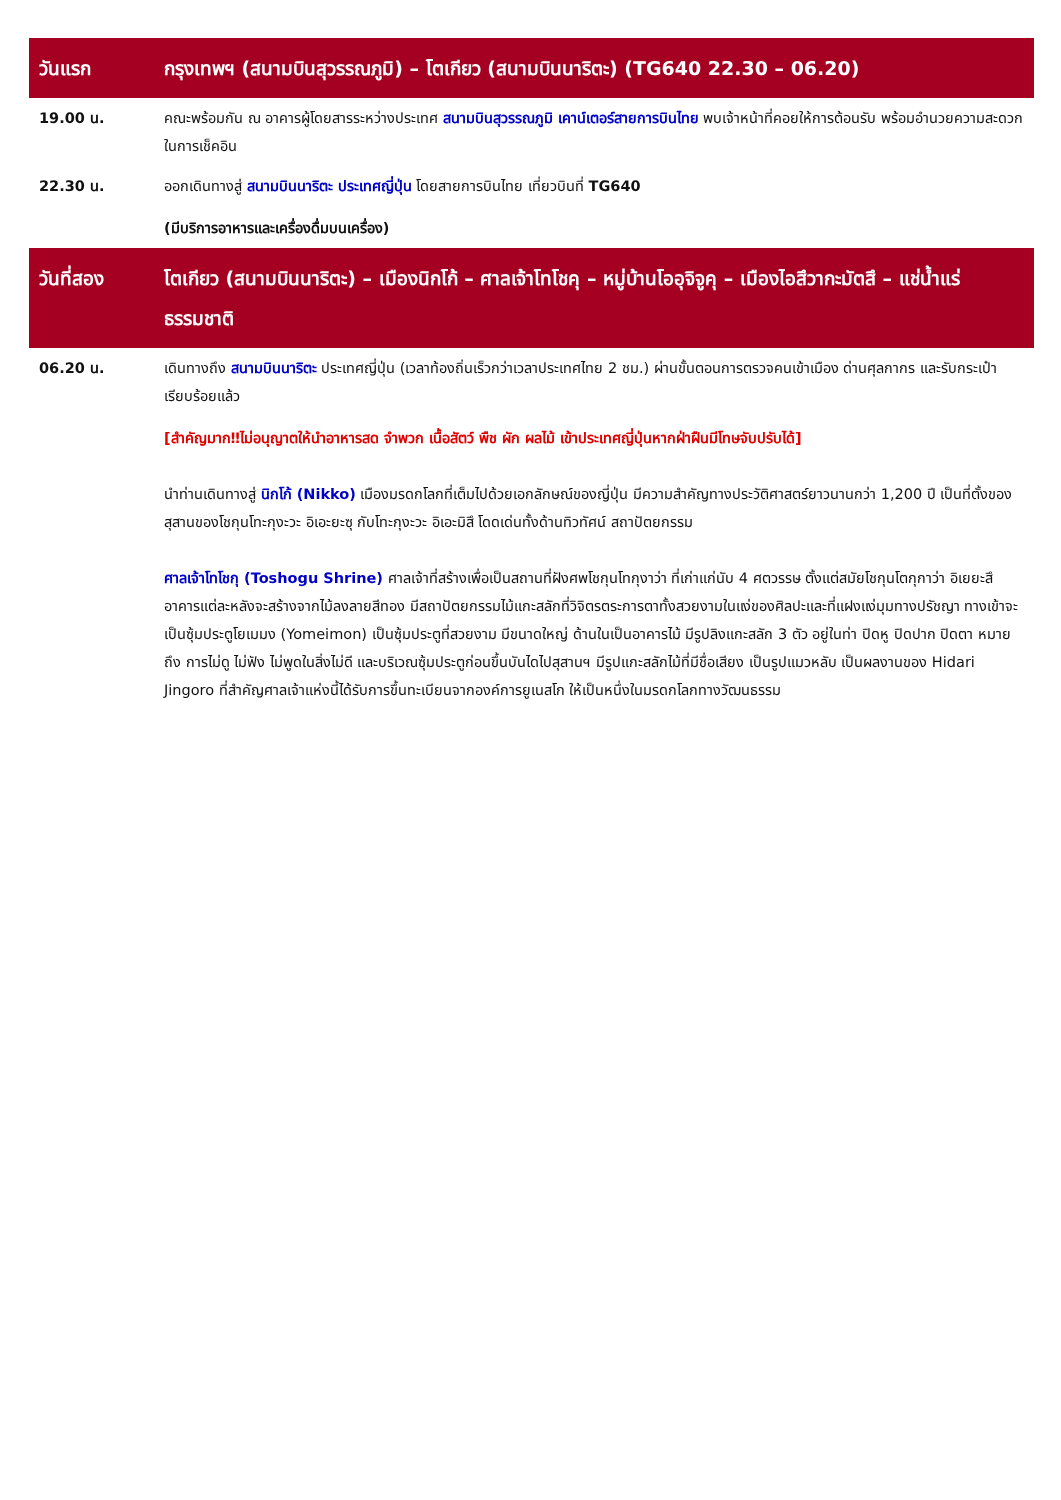| วันแรก | กรุงเทพฯ (สนามบินสุวรรณภูมิ) – โตเกียว (สนามบินนาริตะ) (TG640 22.30 – 06.20) |
| 19.00 น. | คณะพร้อมกัน ณ อาคารผู้โดยสารระหว่างประเทศ สนามบินสุวรรณภูมิ เคาน์เตอร์สายการบินไทย พบเจ้าหน้าที่คอยให้การต้อนรับ พร้อมอำนวยความสะดวกในการเช็คอิน |
| 22.30 น. | ออกเดินทางสู่ สนามบินนาริตะ ประเทศญี่ปุ่น โดยสายการบินไทย เที่ยวบินที่ TG640 (มีบริการอาหารและเครื่องดื่มบนเครื่อง) |
| วันที่สอง | โตเกียว (สนามบินนาริตะ) – เมืองนิกโก้ – ศาลเจ้าโทโชคุ – หมู่บ้านโออุจิจูคุ – เมืองไอสึวากะมัตสึ – แช่น้ำแร่ธรรมชาติ |
| 06.20 น. | เดินทางถึง สนามบินนาริตะ ประเทศญี่ปุ่น (เวลาท้องถิ่นเร็วกว่าเวลาประเทศไทย 2 ชม.) ผ่านขั้นตอนการตรวจคนเข้าเมือง ด่านศุลกากร และรับกระเป๋าเรียบร้อยแล้ว [สำคัญมาก‼ไม่อนุญาตให้นำอาหารสด จำพวก เนื้อสัตว์ พืช ผัก ผลไม้ เข้าประเทศญี่ปุ่นหากฝ่าฝืนมีโทษจับปรับได้] นำท่านเดินทางสู่ นิกโก้ (Nikko) เมืองมรดกโลกที่เต็มไปด้วยเอกลักษณ์ของญี่ปุ่น มีความสำคัญทางประวัติศาสตร์ยาวนานกว่า 1,200 ปี เป็นที่ตั้งของสุสานของโชกุนโทะกุงะวะ อิเอะยะซุ กับโทะกุงะวะ อิเอะมิสึ โดดเด่นทั้งด้านทิวทัศน์ สถาปัตยกรรม ศาลเจ้าโทโชกุ (Toshogu Shrine) ศาลเจ้าที่สร้างเพื่อเป็นสถานที่ฝังศพโชกุนโทกุงาว่า ที่เก่าแก่นับ 4 ศตวรรษ ตั้งแต่สมัยโชกุนโตกุกาว่า อิเยยะสึ อาคารแต่ละหลังจะสร้างจากไม้ลงลายสีทอง มีสถาปัตยกรรมไม้แกะสลักที่วิจิตรตระการตาทั้งสวยงามในแง่ของศิลปะและที่แฝงแง่มุมทางปรัชญา ทางเข้าจะเป็นซุ้มประตูโยเมมง (Yomeimon) เป็นซุ้มประตูที่สวยงาม มีขนาดใหญ่ ด้านในเป็นอาคารไม้ มีรูปลิงแกะสลัก 3 ตัว อยู่ในท่า ปิดหู ปิดปาก ปิดตา หมายถึง การไม่ดู ไม่ฟัง ไม่พูดในสิ่งไม่ดี และบริเวณซุ้มประตูก่อนขึ้นบันไดไปสุสานฯ มีรูปแกะสลักไม้ที่มีชื่อเสียง เป็นรูปแมวหลับ เป็นผลงานของ Hidari Jingoro ที่สำคัญศาลเจ้าแห่งนี้ได้รับการขึ้นทะเบียนจากองค์การยูเนสโก ให้เป็นหนึ่งในมรดกโลกทางวัฒนธรรม |